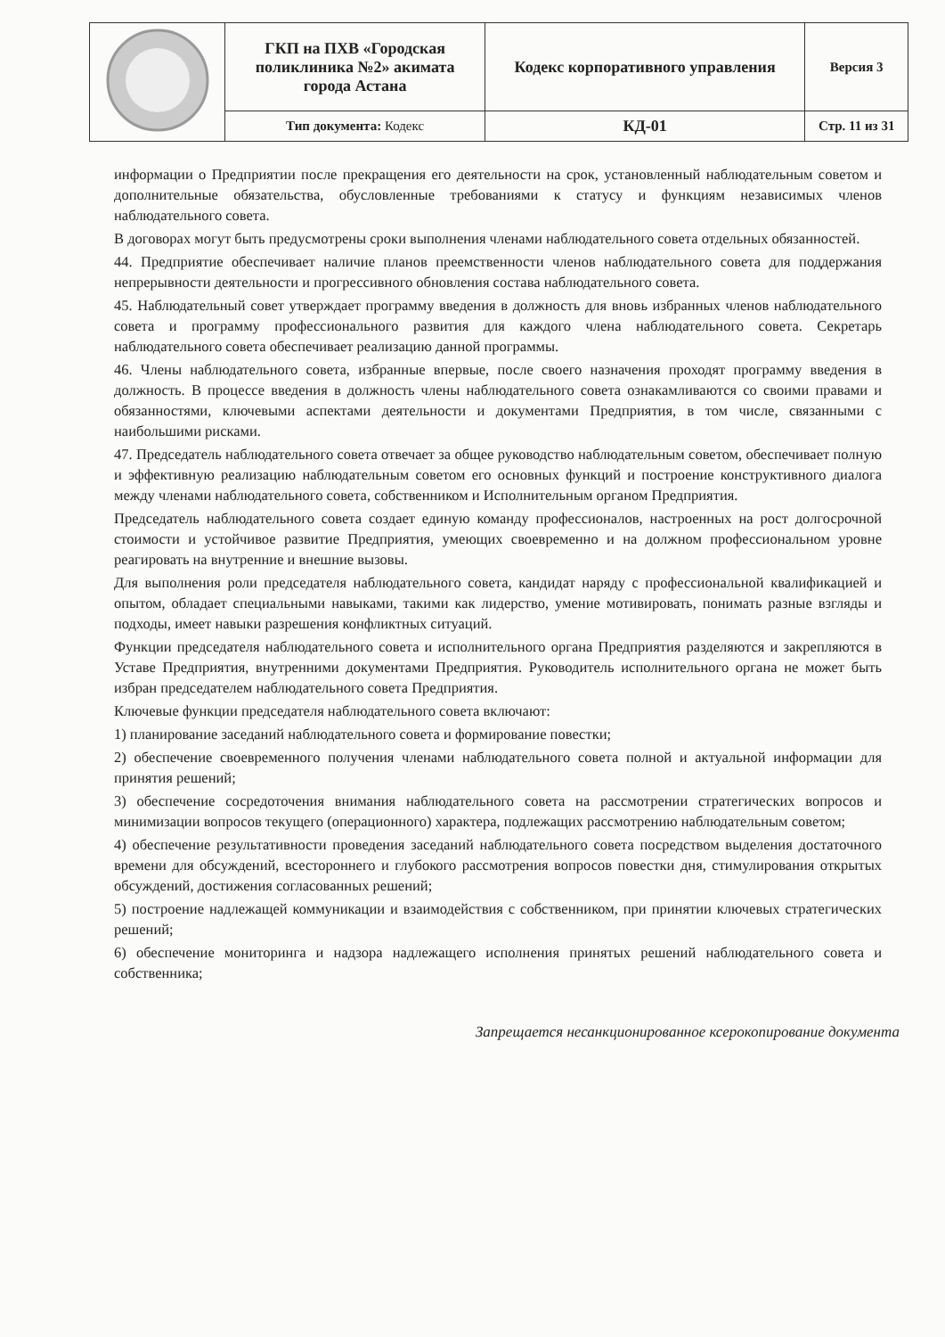| | ГКП на ПХВ «Городская поликлиника №2» акимата города Астана | Кодекс корпоративного управления | Версия 3 |
| | Тип документа: Кодекс | КД-01 | Стр. 11 из 31 |
информации о Предприятии после прекращения его деятельности на срок, установленный наблюдательным советом и дополнительные обязательства, обусловленные требованиями к статусу и функциям независимых членов наблюдательного совета.
В договорах могут быть предусмотрены сроки выполнения членами наблюдательного совета отдельных обязанностей.
44. Предприятие обеспечивает наличие планов преемственности членов наблюдательного совета для поддержания непрерывности деятельности и прогрессивного обновления состава наблюдательного совета.
45. Наблюдательный совет утверждает программу введения в должность для вновь избранных членов наблюдательного совета и программу профессионального развития для каждого члена наблюдательного совета. Секретарь наблюдательного совета обеспечивает реализацию данной программы.
46. Члены наблюдательного совета, избранные впервые, после своего назначения проходят программу введения в должность. В процессе введения в должность члены наблюдательного совета ознакамливаются со своими правами и обязанностями, ключевыми аспектами деятельности и документами Предприятия, в том числе, связанными с наибольшими рисками.
47. Председатель наблюдательного совета отвечает за общее руководство наблюдательным советом, обеспечивает полную и эффективную реализацию наблюдательным советом его основных функций и построение конструктивного диалога между членами наблюдательного совета, собственником и Исполнительным органом Предприятия.
Председатель наблюдательного совета создает единую команду профессионалов, настроенных на рост долгосрочной стоимости и устойчивое развитие Предприятия, умеющих своевременно и на должном профессиональном уровне реагировать на внутренние и внешние вызовы.
Для выполнения роли председателя наблюдательного совета, кандидат наряду с профессиональной квалификацией и опытом, обладает специальными навыками, такими как лидерство, умение мотивировать, понимать разные взгляды и подходы, имеет навыки разрешения конфликтных ситуаций.
Функции председателя наблюдательного совета и исполнительного органа Предприятия разделяются и закрепляются в Уставе Предприятия, внутренними документами Предприятия. Руководитель исполнительного органа не может быть избран председателем наблюдательного совета Предприятия.
Ключевые функции председателя наблюдательного совета включают:
1) планирование заседаний наблюдательного совета и формирование повестки;
2) обеспечение своевременного получения членами наблюдательного совета полной и актуальной информации для принятия решений;
3) обеспечение сосредоточения внимания наблюдательного совета на рассмотрении стратегических вопросов и минимизации вопросов текущего (операционного) характера, подлежащих рассмотрению наблюдательным советом;
4) обеспечение результативности проведения заседаний наблюдательного совета посредством выделения достаточного времени для обсуждений, всестороннего и глубокого рассмотрения вопросов повестки дня, стимулирования открытых обсуждений, достижения согласованных решений;
5) построение надлежащей коммуникации и взаимодействия с собственником, при принятии ключевых стратегических решений;
6) обеспечение мониторинга и надзора надлежащего исполнения принятых решений наблюдательного совета и собственника;
Запрещается несанкционированное ксерокопирование документа